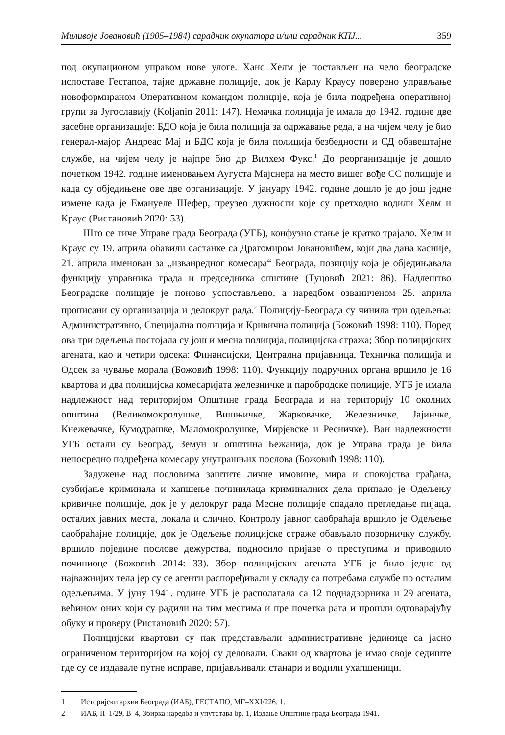Миливоје Јовановић (1905–1984) сарадник окупатора и/или сарадник КПЈ... 359
под окупационом управом нове улоге. Ханс Хелм је постављен на чело београдске испоставе Гестапоа, тајне државне полиције, док је Карлу Краусу поверено управљање новоформираном Оперативном командом полиције, која је била подређена оперативној групи за Југославију (Koljanin 2011: 147). Немачка полиција је имала до 1942. године две засебне организације: БДО која је била полиција за одржавање реда, а на чијем челу је био генерал-мајор Андреас Мај и БДС која је била полиција безбедности и СД обавештајне службе, на чијем челу је најпре био др Вилхем Фукс.<sup>1</sup> До реорганизације је дошло почетком 1942. године именовањем Аугуста Мајснера на место вишег вође СС полиције и када су обједињене ове две организације. У јануару 1942. године дошло је до још једне измене када је Емануеле Шефер, преузео дужности које су претходно водили Хелм и Краус (Ристановић 2020: 53).
Што се тиче Управе града Београда (УГБ), конфузно стање је кратко трајало. Хелм и Краус су 19. априла обавили састанке са Драгомиром Јовановићем, који два дана касније, 21. априла именован за „изванредног комесара“ Београда, позицију која је обједињавала функцију управника града и председника општине (Туцовић 2021: 86). Надлештво Београдске полиције је поново успостављено, а наредбом озваниченом 25. априла прописани су организација и делокруг рада.<sup>2</sup> Полицију-Београда су чинила три одељења: Административно, Специјална полиција и Кривична полиција (Божовић 1998: 110). Поред ова три одељења постојала су још и месна полиција, полицијска стража; Збор полицијских агената, као и четири одсека: Финансијски, Централна пријавница, Техничка полиција и Одсек за чување морала (Божовић 1998: 110). Функцију подручних органа вршило је 16 квартова и два полицијска комесаријата железничке и паробродске полиције. УГБ је имала надлежност над територијом Општине града Београда и на територију 10 околних општина (Великомокролушке, Вишњичке, Жарковачке, Железничке, Јајинчке, Кнежевачке, Кумодрашке, Маломокролушке, Мирјевске и Ресничке). Ван надлежности УГБ остали су Београд, Земун и општина Бежанија, док је Управа града је била непосредно подређена комесару унутрашњих послова (Божовић 1998: 110).
Задужење над пословима заштите личне имовине, мира и спокојства грађана, сузбијање криминала и хапшење починилаца криминалних дела припало је Одељењу кривичне полиције, док је у делокруг рада Месне полиције спадало прегледање пијаца, осталих јавних места, локала и слично. Контролу јавног саобраћаја вршило је Одељење саобраћајне полиције, док је Одељење полицијске страже обављало позорничку службу, вршило поједине послове дежурства, подносило пријаве о преступима и приводило починиоце (Божовић 2014: 33). Збор полицијских агената УГБ је било једно од најважнијих тела јер су се агенти распоређивали у складу са потребама службе по осталим одељењима. У јуну 1941. године УГБ је располагала са 12 поднадзорника и 29 агената, већином оних који су радили на тим местима и пре почетка рата и прошли одговарајућу обуку и проверу (Ристановић 2020: 57).
Полицијски квартови су пак представљали административне јединице са јасно ограниченом територијом на којој су деловали. Сваки од квартова је имао своје седиште где су се издавале путне исправе, пријављивали станари и водили ухапшеници.
1 Историјски архив Београда (ИАБ), ГЕСТАПО, МГ–XXI/226, 1.
2 ИАБ, II–1/29, В–4, Збирка наредба и упутстава бр. 1, Издање Општине града Београда 1941.